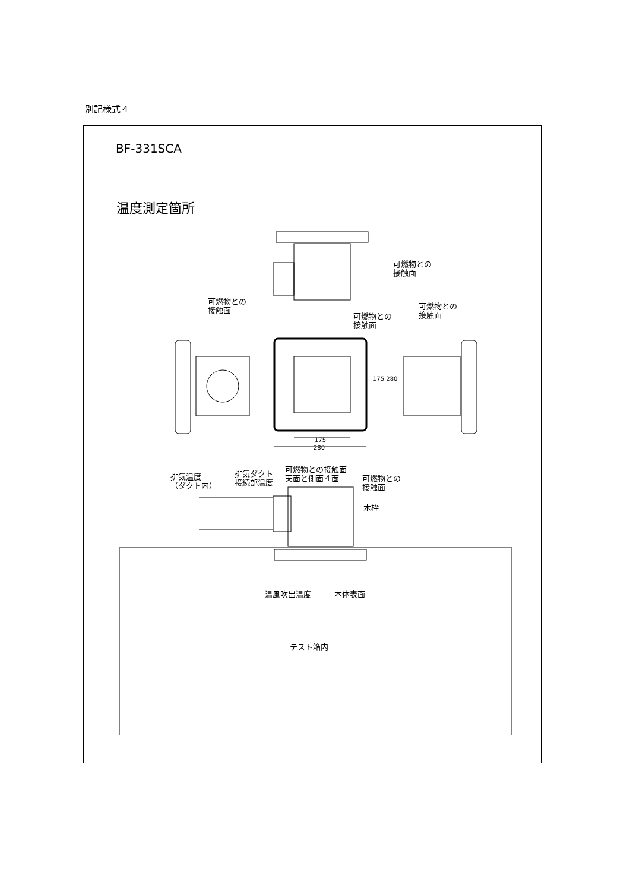別記様式４
BF-331SCA
温度測定箇所
可燃物との
接触面
可燃物との
接触面
可燃物との
接触面
可燃物との
接触面
175 280
175
280
排気温度
（ダクト内）
排気ダクト
接続部温度
可燃物との接触面
天面と側面４面
可燃物との
接触面
木枠
温風吹出温度 本体表面
テスト箱内